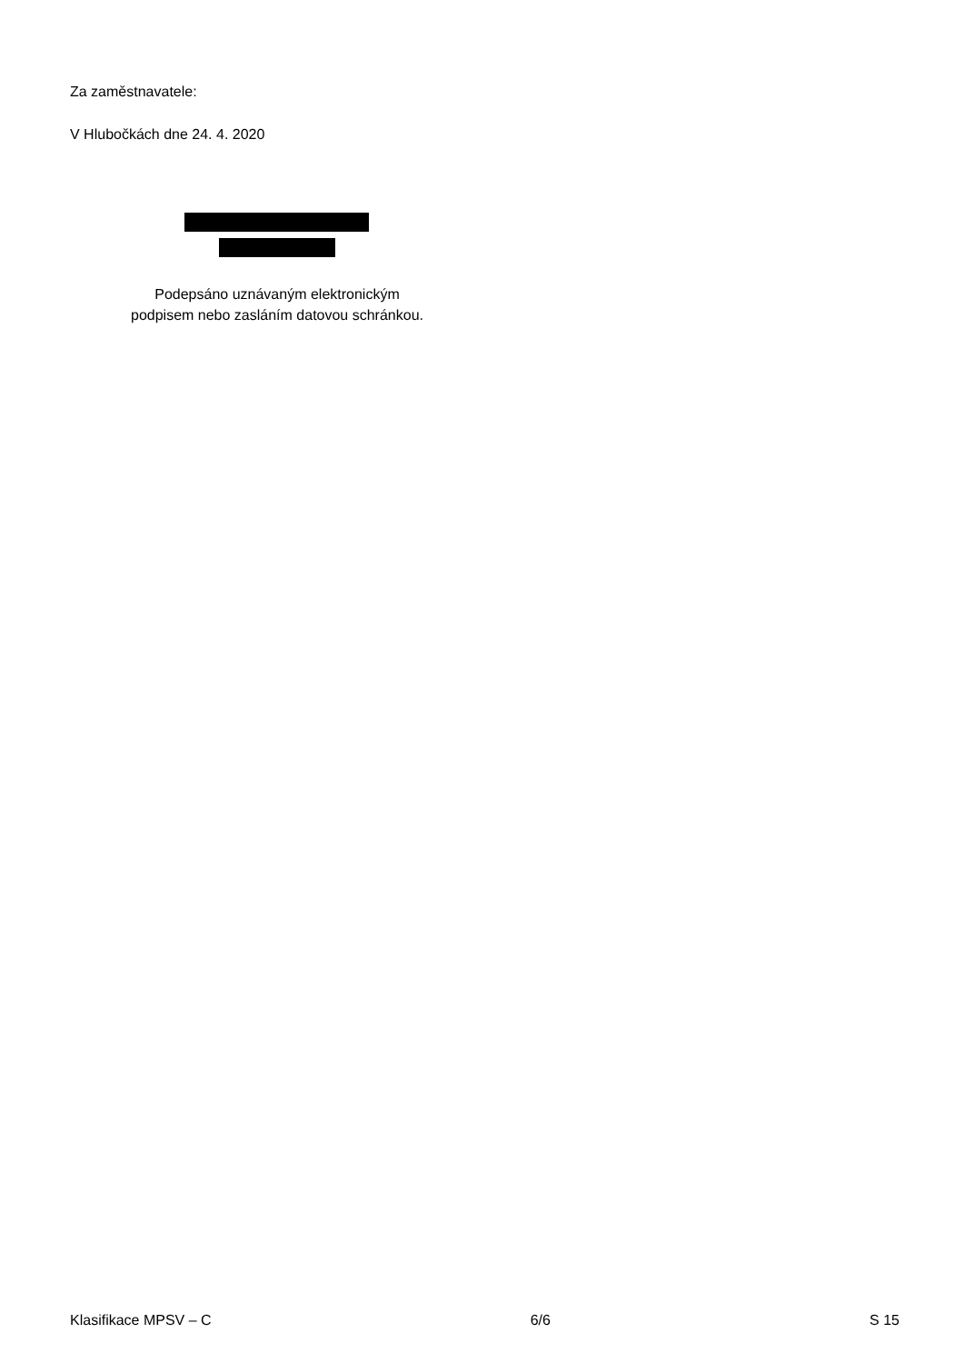Za zaměstnavatele:
V Hlubočkách dne 24. 4. 2020
Podepsáno uznávaným elektronickým
podpisem nebo zasláním datovou schránkou.
Klasifikace MPSV – C 6/6 S 15